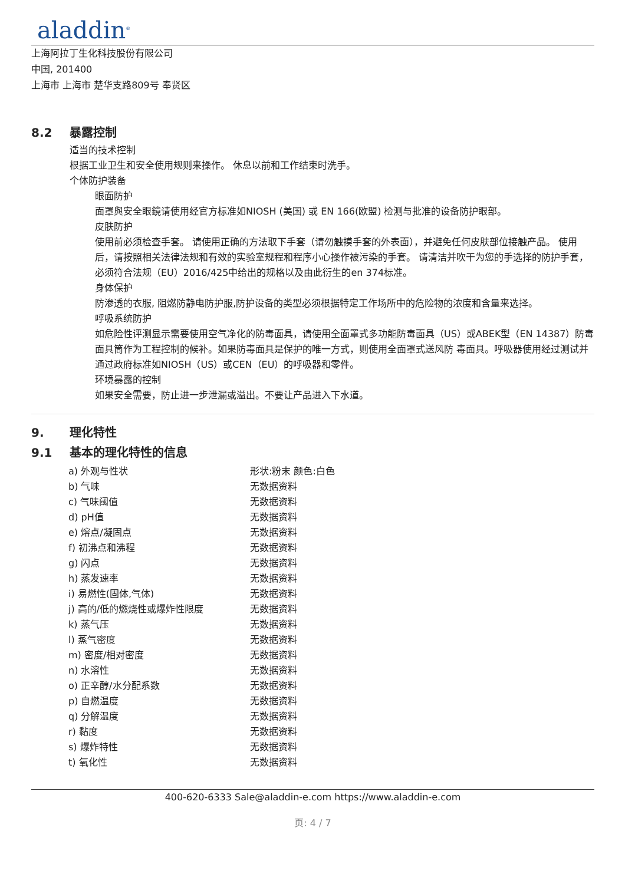aladdin<sup>®</sup>
上海阿拉丁生化科技股份有限公司
中国, 201400
上海市 上海市 楚华支路809号 奉贤区
8.2 暴露控制
适当的技术控制
根据工业卫生和安全使用规则来操作。 休息以前和工作结束时洗手。
个体防护装备
眼面防护
面罩與安全眼鏡请使用经官方标准如NIOSH (美国) 或 EN 166(欧盟) 检测与批准的设备防护眼部。
皮肤防护
使用前必须检查手套。 请使用正确的方法取下手套（请勿触摸手套的外表面），并避免任何皮肤部位接触产品。 使用后，请按照相关法律法规和有效的实验室规程和程序小心操作被污染的手套。 请清洁并吹干为您的手选择的防护手套，必须符合法规（EU）2016/425中给出的规格以及由此衍生的en 374标准。
身体保护
防渗透的衣服, 阻燃防静电防护服,防护设备的类型必须根据特定工作场所中的危险物的浓度和含量来选择。
呼吸系统防护
如危险性评测显示需要使用空气净化的防毒面具，请使用全面罩式多功能防毒面具（US）或ABEK型（EN 14387）防毒面具筒作为工程控制的候补。如果防毒面具是保护的唯一方式，则使用全面罩式送风防 毒面具。呼吸器使用经过测试并通过政府标准如NIOSH（US）或CEN（EU）的呼吸器和零件。
环境暴露的控制
如果安全需要，防止进一步泄漏或溢出。不要让产品进入下水道。
9. 理化特性
9.1 基本的理化特性的信息
| a) 外观与性状 | 形状:粉末 颜色:白色 |
| b) 气味 | 无数据资料 |
| c) 气味阈值 | 无数据资料 |
| d) pH值 | 无数据资料 |
| e) 熔点/凝固点 | 无数据资料 |
| f) 初沸点和沸程 | 无数据资料 |
| g) 闪点 | 无数据资料 |
| h) 蒸发速率 | 无数据资料 |
| i) 易燃性(固体,气体) | 无数据资料 |
| j) 高的/低的燃烧性或爆炸性限度 | 无数据资料 |
| k) 蒸气压 | 无数据资料 |
| l) 蒸气密度 | 无数据资料 |
| m) 密度/相对密度 | 无数据资料 |
| n) 水溶性 | 无数据资料 |
| o) 正辛醇/水分配系数 | 无数据资料 |
| p) 自燃温度 | 无数据资料 |
| q) 分解温度 | 无数据资料 |
| r) 黏度 | 无数据资料 |
| s) 爆炸特性 | 无数据资料 |
| t) 氧化性 | 无数据资料 |
400-620-6333 Sale@aladdin-e.com https://www.aladdin-e.com
页: 4 / 7